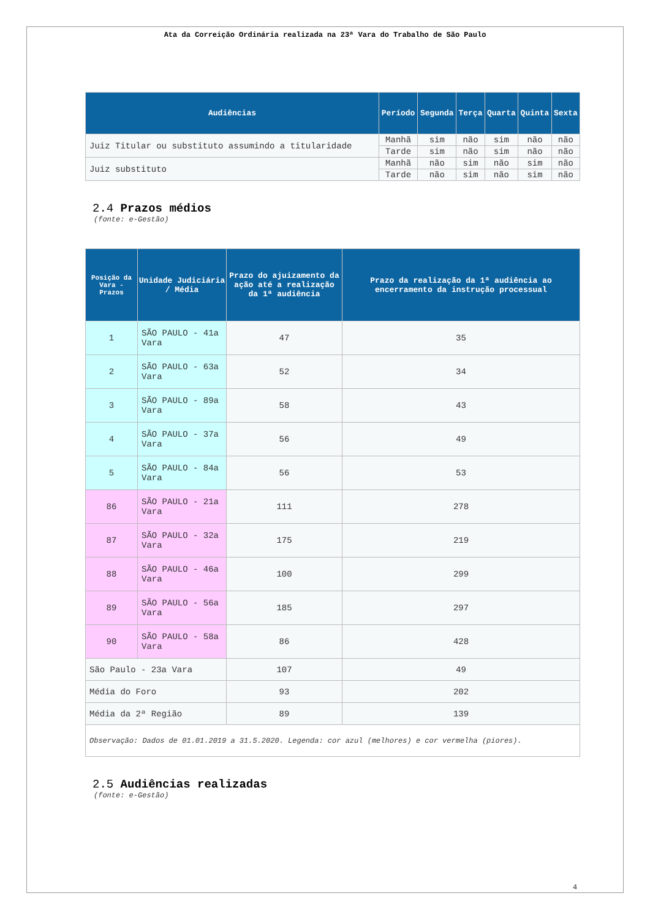Ata da Correição Ordinária realizada na 23ª Vara do Trabalho de São Paulo
| Audiências | Período | Segunda | Terça | Quarta | Quinta | Sexta |
| --- | --- | --- | --- | --- | --- | --- |
| Juiz Titular ou substituto assumindo a titularidade | Manhã | sim | não | sim | não | não |
| | Tarde | sim | não | sim | não | não |
| Juiz substituto | Manhã | não | sim | não | sim | não |
| | Tarde | não | sim | não | sim | não |
2.4 Prazos médios
(fonte: e-Gestão)
| Posição da Vara - Prazos | Unidade Judiciária / Média | Prazo do ajuizamento da ação até a realização da 1ª audiência | Prazo da realização da 1ª audiência ao encerramento da instrução processual |
| --- | --- | --- | --- |
| 1 | SÃO PAULO - 41a Vara | 47 | 35 |
| 2 | SÃO PAULO - 63a Vara | 52 | 34 |
| 3 | SÃO PAULO - 89a Vara | 58 | 43 |
| 4 | SÃO PAULO - 37a Vara | 56 | 49 |
| 5 | SÃO PAULO - 84a Vara | 56 | 53 |
| 86 | SÃO PAULO - 21a Vara | 111 | 278 |
| 87 | SÃO PAULO - 32a Vara | 175 | 219 |
| 88 | SÃO PAULO - 46a Vara | 100 | 299 |
| 89 | SÃO PAULO - 56a Vara | 185 | 297 |
| 90 | SÃO PAULO - 58a Vara | 86 | 428 |
| São Paulo - 23a Vara | | 107 | 49 |
| Média do Foro | | 93 | 202 |
| Média da 2ª Região | | 89 | 139 |
| Observação: Dados de 01.01.2019 a 31.5.2020. Legenda: cor azul (melhores) e cor vermelha (piores). | | | |
2.5 Audiências realizadas
(fonte: e-Gestão)
4